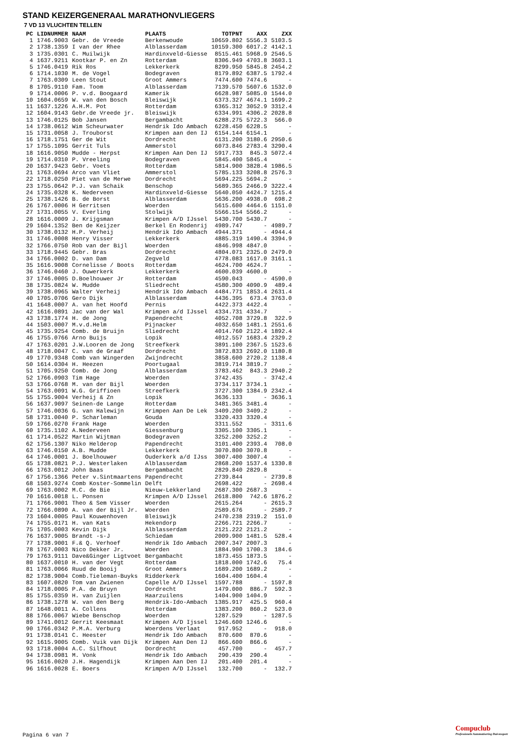STAND KEIZERGENERAAL MARATHONVLIEGERS
7 VD 13 VLUCHTEN TELLEN
| PC | LIDNUMMER | NAAM | PLAATS | TOTPNT | AXX | ZXX |
| --- | --- | --- | --- | --- | --- | --- |
| 1 | 1746.9003 | Gebr. de Vreede | Berkenwoude | 10659.802 | 5556.3 | 5103.5 |
| 2 | 1738.1359 | I van der Rhee | Alblasserdam | 10159.300 | 6017.2 | 4142.1 |
| 3 | 1735.0301 | C. Muilwijk | Hardinxveld-Giesse | 8515.461 | 5968.9 | 2546.5 |
| 4 | 1637.9211 | Kootkar P. en Zn | Rotterdam | 8306.949 | 4703.8 | 3603.1 |
| 5 | 1746.0419 | Rik Ros | Lekkerkerk | 8299.950 | 5845.8 | 2454.2 |
| 6 | 1714.1030 | M. de Vogel | Bodegraven | 8179.892 | 6387.5 | 1792.4 |
| 7 | 1763.0309 | Leen Stout | Groot Ammers | 7474.600 | 7474.6 | - |
| 8 | 1705.9110 | Fam. Toom | Alblasserdam | 7139.570 | 5607.6 | 1532.0 |
| 9 | 1714.0006 | P. v.d. Boogaard | Kamerik | 6628.987 | 5085.0 | 1544.0 |
| 10 | 1604.0659 | W. van den Bosch | Bleiswijk | 6373.327 | 4674.1 | 1699.2 |
| 11 | 1637.1226 | A.H.M. Pot | Rotterdam | 6365.312 | 3052.9 | 3312.4 |
| 12 | 1604.9143 | Gebr.de Vreede jr. | Bleiswijk | 6334.991 | 4306.2 | 2028.8 |
| 13 | 1746.0125 | Bob Jansen | Bergambacht | 6288.275 | 5722.3 | 566.0 |
| 14 | 1738.0612 | Wim Scheurwater | Hendrik Ido Ambach | 6228.450 | 6228.5 | - |
| 15 | 1731.0058 | J. Trouborst | Krimpen aan den IJ | 6154.144 | 6154.1 | - |
| 16 | 1718.1751 | Ger de Wit | Dordrecht | 6131.200 | 3180.6 | 2950.6 |
| 17 | 1755.1095 | Gerrit Tuls | Ammerstol | 6073.846 | 2783.4 | 3290.4 |
| 18 | 1616.9050 | Mudde - Herpst | Krimpen Aan Den IJ | 5917.733 | 845.3 | 5072.4 |
| 19 | 1714.0310 | P. Vreeling | Bodegraven | 5845.400 | 5845.4 | - |
| 20 | 1637.9423 | Gebr. Voets | Rotterdam | 5814.900 | 3828.4 | 1986.5 |
| 21 | 1763.0694 | Arco van Vliet | Ammerstol | 5785.133 | 3208.8 | 2576.3 |
| 22 | 1718.0250 | Piet van de Merwe | Dordrecht | 5694.225 | 5694.2 | - |
| 23 | 1755.0642 | P.J. van Schaik | Benschop | 5689.365 | 2466.9 | 3222.4 |
| 24 | 1735.0328 | K. Nederveen | Hardinxveld-Giesse | 5640.050 | 4424.7 | 1215.4 |
| 25 | 1738.1426 | B. de Borst | Alblasserdam | 5636.200 | 4938.0 | 698.2 |
| 26 | 1767.0006 | H Gerritsen | Woerden | 5615.600 | 4464.6 | 1151.0 |
| 27 | 1731.0055 | V. Everling | Stolwijk | 5566.154 | 5566.2 | - |
| 28 | 1616.0009 | J. Krijgsman | Krimpen A/D IJssel | 5430.700 | 5430.7 | - |
| 29 | 1604.1352 | Ben de Keijzer | Berkel En Rodenrij | 4989.747 | - | 4989.7 |
| 30 | 1738.0132 | H.P. Verheij | Hendrik Ido Ambach | 4944.371 | - | 4944.4 |
| 31 | 1746.0008 | Henry Visser | Lekkerkerk | 4885.319 | 1490.4 | 3394.9 |
| 32 | 1766.0750 | Rob van der Bijl | Woerden | 4846.998 | 4847.0 | - |
| 33 | 1718.9445 | Gebr. Bras | Dordrecht | 4804.071 | 2325.0 | 2479.0 |
| 34 | 1766.0002 | D. van Dam | Zegveld | 4778.083 | 1617.0 | 3161.1 |
| 35 | 1616.9008 | Cornelisse / Boots | Rotterdam | 4624.700 | 4624.7 | - |
| 36 | 1746.0460 | J. Ouwerkerk | Lekkerkerk | 4600.039 | 4600.0 | - |
| 37 | 1746.0005 | D.Boelhouwer Jr | Rotterdam | 4590.043 | - | 4590.0 |
| 38 | 1735.0824 | W. Mudde | Sliedrecht | 4580.300 | 4090.9 | 489.4 |
| 39 | 1738.0965 | Walter Verheij | Hendrik Ido Ambach | 4484.771 | 1853.4 | 2631.4 |
| 40 | 1705.0706 | Gero Dijk | Alblasserdam | 4436.395 | 673.4 | 3763.0 |
| 41 | 1648.0007 | A. van het Hoofd | Pernis | 4422.373 | 4422.4 | - |
| 42 | 1616.0891 | Jac van der Wal | Krimpen a/d IJssel | 4334.731 | 4334.7 | - |
| 43 | 1738.1774 | H. de Jong | Papendrecht | 4052.708 | 3729.8 | 322.9 |
| 44 | 1503.0007 | M.v.d.Helm | Pijnacker | 4032.650 | 1481.1 | 2551.6 |
| 45 | 1735.9254 | Comb. de Bruijn | Sliedrecht | 4014.760 | 2122.4 | 1892.4 |
| 46 | 1755.0766 | Arno Buijs | Lopik | 4012.557 | 1683.4 | 2329.2 |
| 47 | 1763.0201 | J.W.Looren de Jong | Streefkerk | 3891.100 | 2367.5 | 1523.6 |
| 48 | 1718.0047 | C. van de Graaf | Dordrecht | 3872.833 | 2692.0 | 1180.8 |
| 49 | 1770.9348 | Comb van Wingerden | Zwijndrecht | 3858.600 | 2720.2 | 1138.4 |
| 50 | 1614.0304 | H. Heezen | Poortugaal | 3819.714 | 3819.7 | - |
| 51 | 1705.9250 | Comb. de Jong | Alblasserdam | 3783.462 | 843.3 | 2940.2 |
| 52 | 1766.0903 | Tim Hage | Woerden | 3742.435 | - | 3742.4 |
| 53 | 1766.0768 | M. van der Bijl | Woerden | 3734.117 | 3734.1 | - |
| 54 | 1763.0091 | W.G. Griffioen | Streefkerk | 3727.300 | 1384.9 | 2342.4 |
| 55 | 1755.9004 | Verheij & Zn | Lopik | 3636.133 | - | 3636.1 |
| 56 | 1637.9097 | Seinen-de Lange | Rotterdam | 3481.365 | 3481.4 | - |
| 57 | 1746.0036 | G. van Halewijn | Krimpen Aan De Lek | 3409.200 | 3409.2 | - |
| 58 | 1731.0040 | P. Scharleman | Gouda | 3320.433 | 3320.4 | - |
| 59 | 1766.0270 | Frank Hage | Woerden | 3311.552 | - | 3311.6 |
| 60 | 1735.1102 | A.Nederveen | Giessenburg | 3305.100 | 3305.1 | - |
| 61 | 1714.0522 | Martin Wijtman | Bodegraven | 3252.200 | 3252.2 | - |
| 62 | 1756.1307 | Niko Helderop | Papendrecht | 3101.400 | 2393.4 | 708.0 |
| 63 | 1746.0150 | A.B. Mudde | Lekkerkerk | 3070.800 | 3070.8 | - |
| 64 | 1746.0001 | J. Boelhouwer | Ouderkerk a/d IJss | 3007.400 | 3007.4 | - |
| 65 | 1738.0821 | P.J. Westerlaken | Alblasserdam | 2868.200 | 1537.4 | 1330.8 |
| 66 | 1763.0012 | John Baas | Bergambacht | 2829.840 | 2829.8 | - |
| 67 | 1756.1366 | Peter v.Sintmaartens | Papendrecht | 2739.844 | - | 2739.8 |
| 68 | 1503.9274 | Comb Koster-Sommelin | Delft | 2698.422 | - | 2698.4 |
| 69 | 1763.0002 | M.C. de Bie | Nieuw-Lekkerland | 2687.300 | 2687.3 | - |
| 70 | 1616.0018 | L. Ponsen | Krimpen A/D IJssel | 2618.800 | 742.6 | 1876.2 |
| 71 | 1766.9001 | Theo & Sem Visser | Woerden | 2615.264 | - | 2615.3 |
| 72 | 1766.0890 | A. van der Bijl Jr. | Woerden | 2589.676 | - | 2589.7 |
| 73 | 1604.0005 | Paul Kouwenhoven | Bleiswijk | 2470.238 | 2319.2 | 151.0 |
| 74 | 1755.0171 | H. van Kats | Hekendorp | 2266.721 | 2266.7 | - |
| 75 | 1705.0003 | Kevin Dijk | Alblasserdam | 2121.222 | 2121.2 | - |
| 76 | 1637.9005 | Brandt -s-J | Schiedam | 2009.900 | 1481.5 | 528.4 |
| 77 | 1738.9001 | F.& Q. Verhoef | Hendrik Ido Ambach | 2007.347 | 2007.3 | - |
| 78 | 1767.0003 | Nico Dekker Jr. | Woerden | 1884.900 | 1700.3 | 184.6 |
| 79 | 1763.9111 | Dave&Ginger Ligtvoet | Bergambacht | 1873.455 | 1873.5 | - |
| 80 | 1637.0010 | H. van der Vegt | Rotterdam | 1818.000 | 1742.6 | 75.4 |
| 81 | 1763.0066 | Ruud de Booij | Groot Ammers | 1689.200 | 1689.2 | - |
| 82 | 1738.9004 | Comb.Tieleman-Buyks | Ridderkerk | 1604.400 | 1604.4 | - |
| 83 | 1607.0820 | Tom van Zwienen | Capelle A/D IJssel | 1597.788 | - | 1597.8 |
| 84 | 1718.0005 | P.A. de Bruyn | Dordrecht | 1479.000 | 886.7 | 592.3 |
| 85 | 1755.0359 | H. van Zuijlen | Haarzuilens | 1404.900 | 1404.9 | - |
| 86 | 1738.1278 | W. van den Berg | Hendrik-Ido-Ambach | 1385.917 | 425.5 | 960.4 |
| 87 | 1648.0011 | A. Collens | Rotterdam | 1383.200 | 860.2 | 523.0 |
| 88 | 1766.0067 | Wiebe Benschop | Woerden | 1287.529 | - | 1287.5 |
| 89 | 1741.0012 | Gerrit Keesmaat | Krimpen A/D Ijssel | 1246.600 | 1246.6 | - |
| 90 | 1766.0342 | P.M.A. Verburg | Woerdens Verlaat | 917.952 | - | 918.0 |
| 91 | 1738.0141 | C. Heester | Hendrik Ido Ambach | 870.600 | 870.6 | - |
| 92 | 1615.9005 | Comb. Vuik van Dijk | Krimpen Aan Den IJ | 866.600 | 866.6 | - |
| 93 | 1718.0004 | A.C. Silfhout | Dordrecht | 457.700 | - | 457.7 |
| 94 | 1738.0981 | M. Vonk | Hendrik Ido Ambach | 290.439 | 290.4 | - |
| 95 | 1616.0020 | J.H. Hagendijk | Krimpen Aan Den IJ | 201.400 | 201.4 | - |
| 96 | 1616.0028 | E. Boers | Krimpen A/D IJssel | 132.700 | - | 132.7 |
Pagina 6 van 7
Compuclub
Professionele Automatisering Duivensport